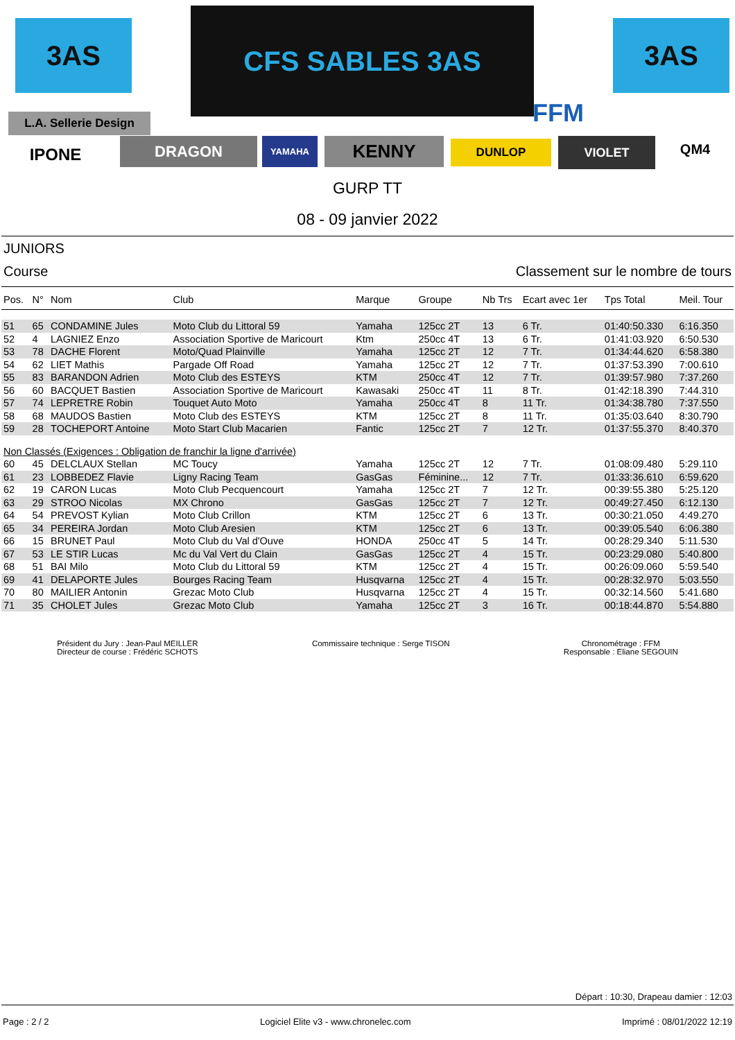3AS CFS SABLES 3AS 3AS
FFM
L.A. Sellerie Design
IPONE DRAGON YAMAHA KENNY DUNLOP VIOLET QM4
GURP TT
08 - 09 janvier 2022
JUNIORS
Course Classement sur le nombre de tours
| Pos. | N° | Nom | Club | Marque | Groupe | Nb Trs | Ecart avec 1er | Tps Total | Meil. Tour |
| --- | --- | --- | --- | --- | --- | --- | --- | --- | --- |
| 51 | 65 | CONDAMINE Jules | Moto Club du Littoral 59 | Yamaha | 125cc 2T | 13 | 6 Tr. | 01:40:50.330 | 6:16.350 |
| 52 | 4 | LAGNIEZ Enzo | Association Sportive de Maricourt | Ktm | 250cc 4T | 13 | 6 Tr. | 01:41:03.920 | 6:50.530 |
| 53 | 78 | DACHE Florent | Moto/Quad Plainville | Yamaha | 125cc 2T | 12 | 7 Tr. | 01:34:44.620 | 6:58.380 |
| 54 | 62 | LIET Mathis | Pargade Off Road | Yamaha | 125cc 2T | 12 | 7 Tr. | 01:37:53.390 | 7:00.610 |
| 55 | 83 | BARANDON Adrien | Moto Club des ESTEYS | KTM | 250cc 4T | 12 | 7 Tr. | 01:39:57.980 | 7:37.260 |
| 56 | 60 | BACQUET Bastien | Association Sportive de Maricourt | Kawasaki | 250cc 4T | 11 | 8 Tr. | 01:42:18.390 | 7:44.310 |
| 57 | 74 | LEPRETRE Robin | Touquet Auto Moto | Yamaha | 250cc 4T | 8 | 11 Tr. | 01:34:38.780 | 7:37.550 |
| 58 | 68 | MAUDOS Bastien | Moto Club des ESTEYS | KTM | 125cc 2T | 8 | 11 Tr. | 01:35:03.640 | 8:30.790 |
| 59 | 28 | TOCHEPORT Antoine | Moto Start Club Macarien | Fantic | 125cc 2T | 7 | 12 Tr. | 01:37:55.370 | 8:40.370 |
| Non Classés (Exigences : Obligation de franchir la ligne d'arrivée) | | | | | | | | | |
| 60 | 45 | DELCLAUX Stellan | MC Toucy | Yamaha | 125cc 2T | 12 | 7 Tr. | 01:08:09.480 | 5:29.110 |
| 61 | 23 | LOBBEDEZ Flavie | Ligny Racing Team | GasGas | Féminine... | 12 | 7 Tr. | 01:33:36.610 | 6:59.620 |
| 62 | 19 | CARON Lucas | Moto Club Pecquencourt | Yamaha | 125cc 2T | 7 | 12 Tr. | 00:39:55.380 | 5:25.120 |
| 63 | 29 | STROO Nicolas | MX Chrono | GasGas | 125cc 2T | 7 | 12 Tr. | 00:49:27.450 | 6:12.130 |
| 64 | 54 | PREVOST Kylian | Moto Club Crillon | KTM | 125cc 2T | 6 | 13 Tr. | 00:30:21.050 | 4:49.270 |
| 65 | 34 | PEREIRA Jordan | Moto Club Aresien | KTM | 125cc 2T | 6 | 13 Tr. | 00:39:05.540 | 6:06.380 |
| 66 | 15 | BRUNET Paul | Moto Club du Val d'Ouve | HONDA | 250cc 4T | 5 | 14 Tr. | 00:28:29.340 | 5:11.530 |
| 67 | 53 | LE STIR Lucas | Mc du Val Vert du Clain | GasGas | 125cc 2T | 4 | 15 Tr. | 00:23:29.080 | 5:40.800 |
| 68 | 51 | BAI Milo | Moto Club du Littoral 59 | KTM | 125cc 2T | 4 | 15 Tr. | 00:26:09.060 | 5:59.540 |
| 69 | 41 | DELAPORTE Jules | Bourges Racing Team | Husqvarna | 125cc 2T | 4 | 15 Tr. | 00:28:32.970 | 5:03.550 |
| 70 | 80 | MAILIER Antonin | Grezac Moto Club | Husqvarna | 125cc 2T | 4 | 15 Tr. | 00:32:14.560 | 5:41.680 |
| 71 | 35 | CHOLET Jules | Grezac Moto Club | Yamaha | 125cc 2T | 3 | 16 Tr. | 00:18:44.870 | 5:54.880 |
Président du Jury : Jean-Paul MEILLER
Directeur de course : Frédéric SCHOTS
Commissaire technique : Serge TISON
Chronométrage : FFM
Responsable : Eliane SEGOUIN
Départ : 10:30, Drapeau damier : 12:03
Page : 2 / 2 Logiciel Elite v3 - www.chronelec.com Imprimé : 08/01/2022 12:19